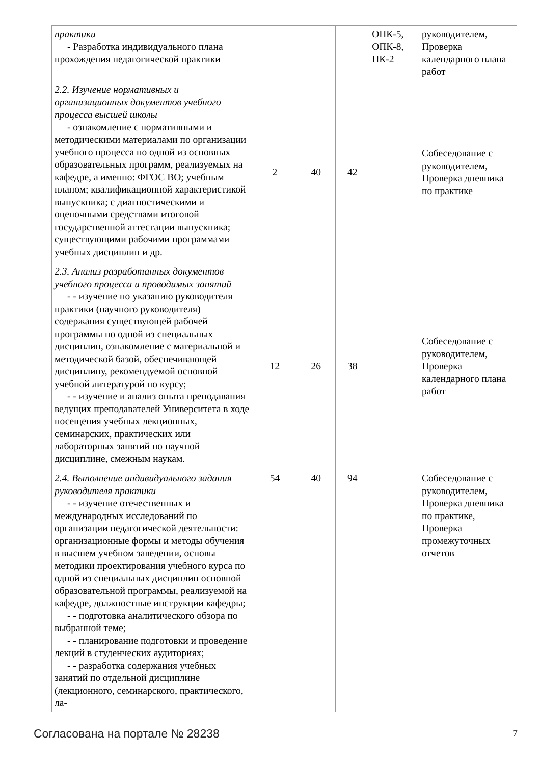| практики - Разработка индивидуального плана прохождения педагогической практики | | | | ОПК-5, ОПК-8, ПК-2 | руководителем, Проверка календарного плана работ |
| 2.2. Изучение нормативных и организационных документов учебного процесса высшей школы - ознакомление с нормативными и ме тодическими материалами по организации учебного процесса по одной из основных образовательных программ, реализуемых на кафедре, а именно: ФГОС ВО; учебным планом; квалификационной характеристикой выпускника; с диагностическими и оценочными средствами итоговой государственной аттестации выпускника; существующими рабочими программами учебных дисциплин и др. | 2 | 40 | 42 | | Собеседование с руководителем, Проверка дневника по практике |
| 2.3. Анализ разработанных документов учебного процесса и проводимых занятий - - изучение по указанию руководителя практики (научного руководителя) содержания существующей рабочей программы по одной из специальных дисциплин, ознакомление с материальной и методической базой, обеспечивающей дисциплину, рекомендуемой основной учебной литературой по курсу; - - изучение и анализ опыта препода вания ведущих преподавателей Университета в ходе посещения учебных лекционных, семинарских, практических или лабораторных занятий по научной дисциплине, смежным наукам. | 12 | 26 | 38 | | Собеседование с руководителем, Проверка календарного плана работ |
| 2.4. Выполнение индивидуального задания руководителя практики - - изучение отечественных и между народных исследований по организации педагогической деятельности: организационные формы и методы обучения в высшем учебном заведении, основы методики проектирования учебного курса по одной из специальных дисциплин основной образовательной программы, реализуемой на кафедре, должностные инструкции кафедры; - - подготовка аналитического обзора по выбранной теме; - - планирование подготовки и прове дение лекций в студенческих аудиториях; - - разработка содержания учебных за нятий по отдельной дисциплине (лекционного, семинарского, практического, ла- | 54 | 40 | 94 | | Собеседование с руководителем, Проверка дневника по практике, Проверка промежуточных отчетов |
Согласована на портале № 28238 7